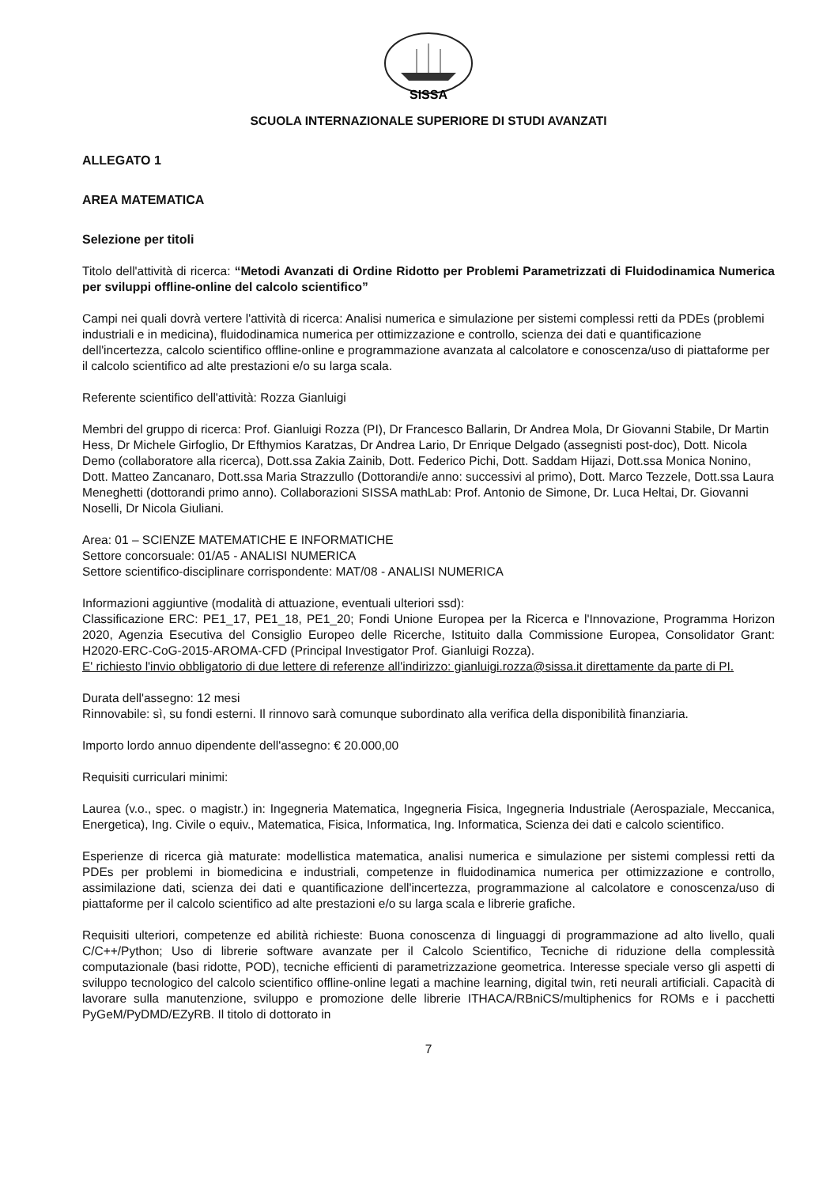SISSA
SCUOLA INTERNAZIONALE SUPERIORE DI STUDI AVANZATI
ALLEGATO 1
AREA MATEMATICA
Selezione per titoli
Titolo dell'attività di ricerca: “Metodi Avanzati di Ordine Ridotto per Problemi Parametrizzati di Fluidodinamica Numerica per sviluppi offline-online del calcolo scientifico”
Campi nei quali dovrà vertere l'attività di ricerca: Analisi numerica e simulazione per sistemi complessi retti da PDEs (problemi industriali e in medicina), fluidodinamica numerica per ottimizzazione e controllo, scienza dei dati e quantificazione dell'incertezza, calcolo scientifico offline-online e programmazione avanzata al calcolatore e conoscenza/uso di piattaforme per il calcolo scientifico ad alte prestazioni e/o su larga scala.
Referente scientifico dell'attività: Rozza Gianluigi
Membri del gruppo di ricerca: Prof. Gianluigi Rozza (PI), Dr Francesco Ballarin, Dr Andrea Mola, Dr Giovanni Stabile, Dr Martin Hess, Dr Michele Girfoglio, Dr Efthymios Karatzas, Dr Andrea Lario, Dr Enrique Delgado (assegnisti post-doc), Dott. Nicola Demo (collaboratore alla ricerca), Dott.ssa Zakia Zainib, Dott. Federico Pichi, Dott. Saddam Hijazi, Dott.ssa Monica Nonino, Dott. Matteo Zancanaro, Dott.ssa Maria Strazzullo (Dottorandi/e anno: successivi al primo), Dott. Marco Tezzele, Dott.ssa Laura Meneghetti (dottorandi primo anno). Collaborazioni SISSA mathLab: Prof. Antonio de Simone, Dr. Luca Heltai, Dr. Giovanni Noselli, Dr Nicola Giuliani.
Area: 01 – SCIENZE MATEMATICHE E INFORMATICHE
Settore concorsuale: 01/A5 - ANALISI NUMERICA
Settore scientifico-disciplinare corrispondente: MAT/08 - ANALISI NUMERICA
Informazioni aggiuntive (modalità di attuazione, eventuali ulteriori ssd):
Classificazione ERC: PE1_17, PE1_18, PE1_20; Fondi Unione Europea per la Ricerca e l'Innovazione, Programma Horizon 2020, Agenzia Esecutiva del Consiglio Europeo delle Ricerche, Istituito dalla Commissione Europea, Consolidator Grant: H2020-ERC-CoG-2015-AROMA-CFD (Principal Investigator Prof. Gianluigi Rozza).
E' richiesto l'invio obbligatorio di due lettere di referenze all'indirizzo: gianluigi.rozza@sissa.it direttamente da parte di PI.
Durata dell'assegno: 12 mesi
Rinnovabile: sì, su fondi esterni. Il rinnovo sarà comunque subordinato alla verifica della disponibilità finanziaria.
Importo lordo annuo dipendente dell'assegno: € 20.000,00
Requisiti curriculari minimi:
Laurea (v.o., spec. o magistr.) in: Ingegneria Matematica, Ingegneria Fisica, Ingegneria Industriale (Aerospaziale, Meccanica, Energetica), Ing. Civile o equiv., Matematica, Fisica, Informatica, Ing. Informatica, Scienza dei dati e calcolo scientifico.
Esperienze di ricerca già maturate: modellistica matematica, analisi numerica e simulazione per sistemi complessi retti da PDEs per problemi in biomedicina e industriali, competenze in fluidodinamica numerica per ottimizzazione e controllo, assimilazione dati, scienza dei dati e quantificazione dell'incertezza, programmazione al calcolatore e conoscenza/uso di piattaforme per il calcolo scientifico ad alte prestazioni e/o su larga scala e librerie grafiche.
Requisiti ulteriori, competenze ed abilità richieste: Buona conoscenza di linguaggi di programmazione ad alto livello, quali C/C++/Python; Uso di librerie software avanzate per il Calcolo Scientifico, Tecniche di riduzione della complessità computazionale (basi ridotte, POD), tecniche efficienti di parametrizzazione geometrica. Interesse speciale verso gli aspetti di sviluppo tecnologico del calcolo scientifico offline-online legati a machine learning, digital twin, reti neurali artificiali. Capacità di lavorare sulla manutenzione, sviluppo e promozione delle librerie ITHACA/RBniCS/multiphenics for ROMs e i pacchetti PyGeM/PyDMD/EZyRB. Il titolo di dottorato in
7